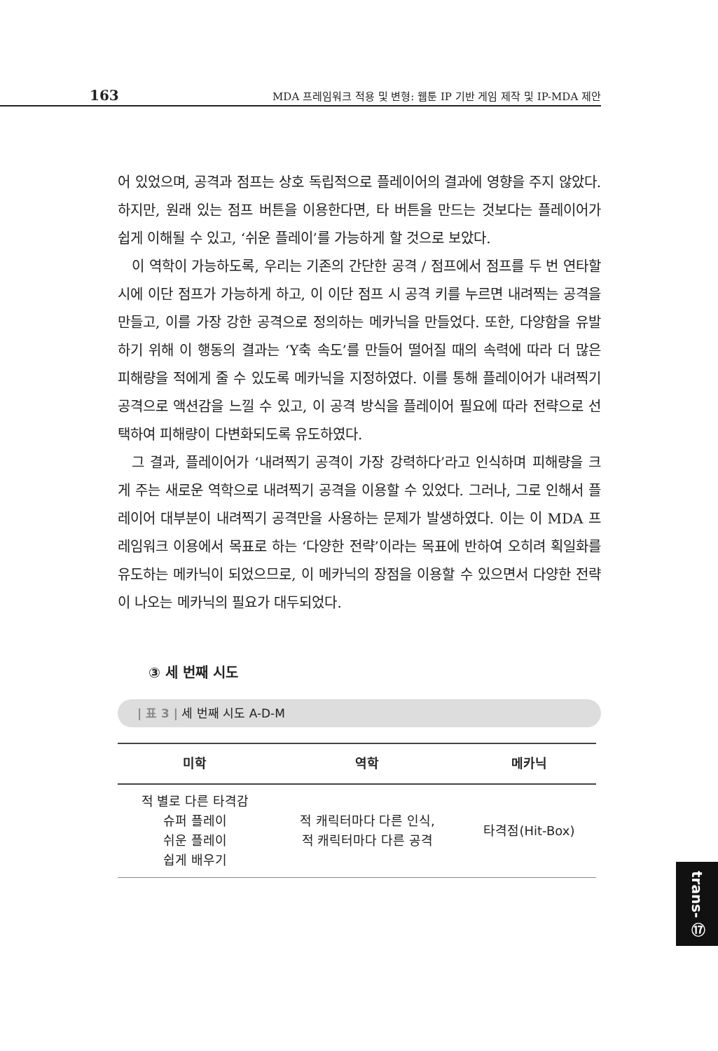163 MDA 프레임워크 적용 및 변형: 웹툰 IP 기반 게임 제작 및 IP-MDA 제안
어 있었으며, 공격과 점프는 상호 독립적으로 플레이어의 결과에 영향을 주지 않았다. 하지만, 원래 있는 점프 버튼을 이용한다면, 타 버튼을 만드는 것보다는 플레이어가 쉽게 이해될 수 있고, ‘쉬운 플레이’를 가능하게 할 것으로 보았다.
이 역학이 가능하도록, 우리는 기존의 간단한 공격 / 점프에서 점프를 두 번 연타할 시에 이단 점프가 가능하게 하고, 이 이단 점프 시 공격 키를 누르면 내려찍는 공격을 만들고, 이를 가장 강한 공격으로 정의하는 메카닉을 만들었다. 또한, 다양함을 유발하기 위해 이 행동의 결과는 ‘Y축 속도’를 만들어 떨어질 때의 속력에 따라 더 많은 피해량을 적에게 줄 수 있도록 메카닉을 지정하였다. 이를 통해 플레이어가 내려찍기 공격으로 액션감을 느낄 수 있고, 이 공격 방식을 플레이어 필요에 따라 전략으로 선택하여 피해량이 다변화되도록 유도하였다.
그 결과, 플레이어가 ‘내려찍기 공격이 가장 강력하다’라고 인식하며 피해량을 크게 주는 새로운 역학으로 내려찍기 공격을 이용할 수 있었다. 그러나, 그로 인해서 플레이어 대부분이 내려찍기 공격만을 사용하는 문제가 발생하였다. 이는 이 MDA 프레임워크 이용에서 목표로 하는 ‘다양한 전략’이라는 목표에 반하여 오히려 획일화를 유도하는 메카닉이 되었으므로, 이 메카닉의 장점을 이용할 수 있으면서 다양한 전략이 나오는 메카닉의 필요가 대두되었다.
③ 세 번째 시도
| 표 3 | 세 번째 시도 A-D-M
| 미학 | 역학 | 메카닉 |
| --- | --- | --- |
| 적 별로 다른 타격감 슈퍼 플레이 쉬운 플레이 쉽게 배우기 | 적 캐릭터마다 다른 인식, 적 캐릭터마다 다른 공격 | 타격점(Hit-Box) |
trans- ⑰